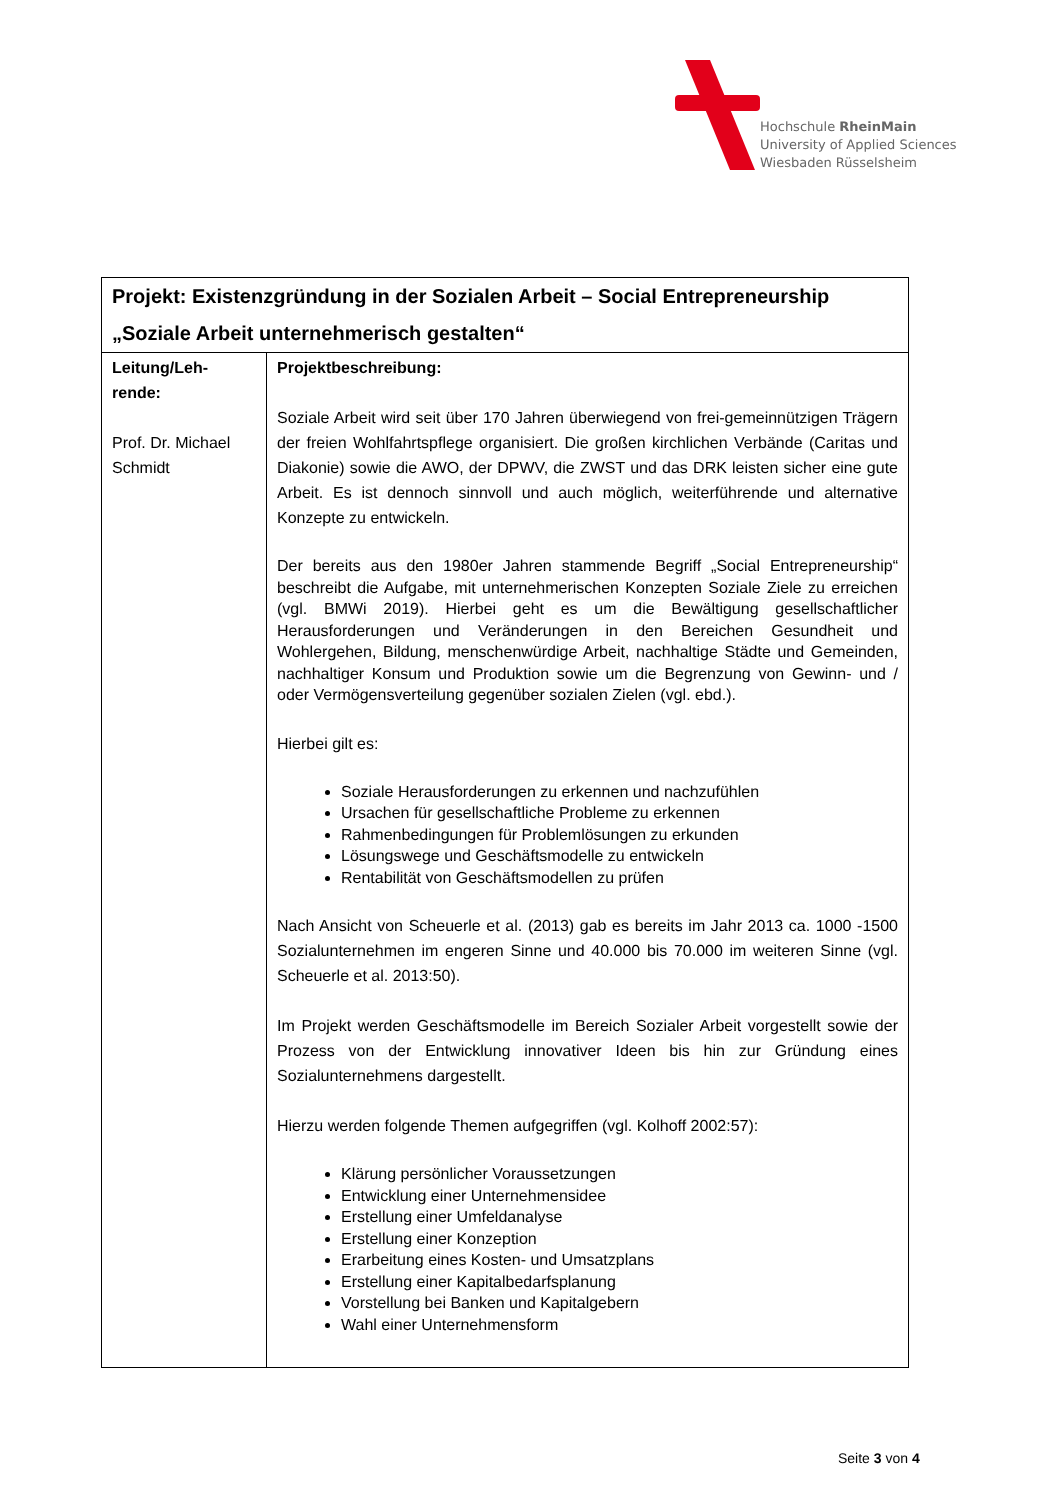Hochschule RheinMain
University of Applied Sciences
Wiesbaden Rüsselsheim
| Projekt: Existenzgründung in der Sozialen Arbeit – Social Entrepreneurship „Soziale Arbeit unternehmerisch gestalten“ | |
| --- | --- |
| Leitung/Leh- rende: Prof. Dr. Michael Schmidt | Projektbeschreibung: Soziale Arbeit wird seit über 170 Jahren überwiegend von frei-gemeinnützigen Trägern der freien Wohlfahrtspflege organisiert. Die großen kirchlichen Verbände (Caritas und Diakonie) sowie die AWO, der DPWV, die ZWST und das DRK leisten sicher eine gute Arbeit. Es ist dennoch sinnvoll und auch möglich, weiterführende und alternative Konzepte zu entwickeln. Der bereits aus den 1980er Jahren stammende Begriff „Social Entrepreneurship“ beschreibt die Aufgabe, mit unternehmerischen Konzepten Soziale Ziele zu erreichen (vgl. BMWi 2019). Hierbei geht es um die Bewältigung gesellschaftlicher Herausforderungen und Veränderungen in den Bereichen Gesundheit und Wohlergehen, Bildung, menschenwürdige Arbeit, nachhaltige Städte und Gemeinden, nachhaltiger Konsum und Produktion sowie um die Begrenzung von Gewinn- und / oder Vermögensverteilung gegenüber sozialen Zielen (vgl. ebd.). Hierbei gilt es: Soziale Herausforderungen zu erkennen und nachzufühlen Ursachen für gesellschaftliche Probleme zu erkennen Rahmenbedingungen für Problemlösungen zu erkunden Lösungswege und Geschäftsmodelle zu entwickeln Rentabilität von Geschäftsmodellen zu prüfen Nach Ansicht von Scheuerle et al. (2013) gab es bereits im Jahr 2013 ca. 1000 -1500 Sozialunternehmen im engeren Sinne und 40.000 bis 70.000 im weiteren Sinne (vgl. Scheuerle et al. 2013:50). Im Projekt werden Geschäftsmodelle im Bereich Sozialer Arbeit vorgestellt sowie der Prozess von der Entwicklung innovativer Ideen bis hin zur Gründung eines Sozialunternehmens dargestellt. Hierzu werden folgende Themen aufgegriffen (vgl. Kolhoff 2002:57): Klärung persönlicher Voraussetzungen Entwicklung einer Unternehmensidee Erstellung einer Umfeldanalyse Erstellung einer Konzeption Erarbeitung eines Kosten- und Umsatzplans Erstellung einer Kapitalbedarfsplanung Vorstellung bei Banken und Kapitalgebern Wahl einer Unternehmensform |
Seite 3 von 4